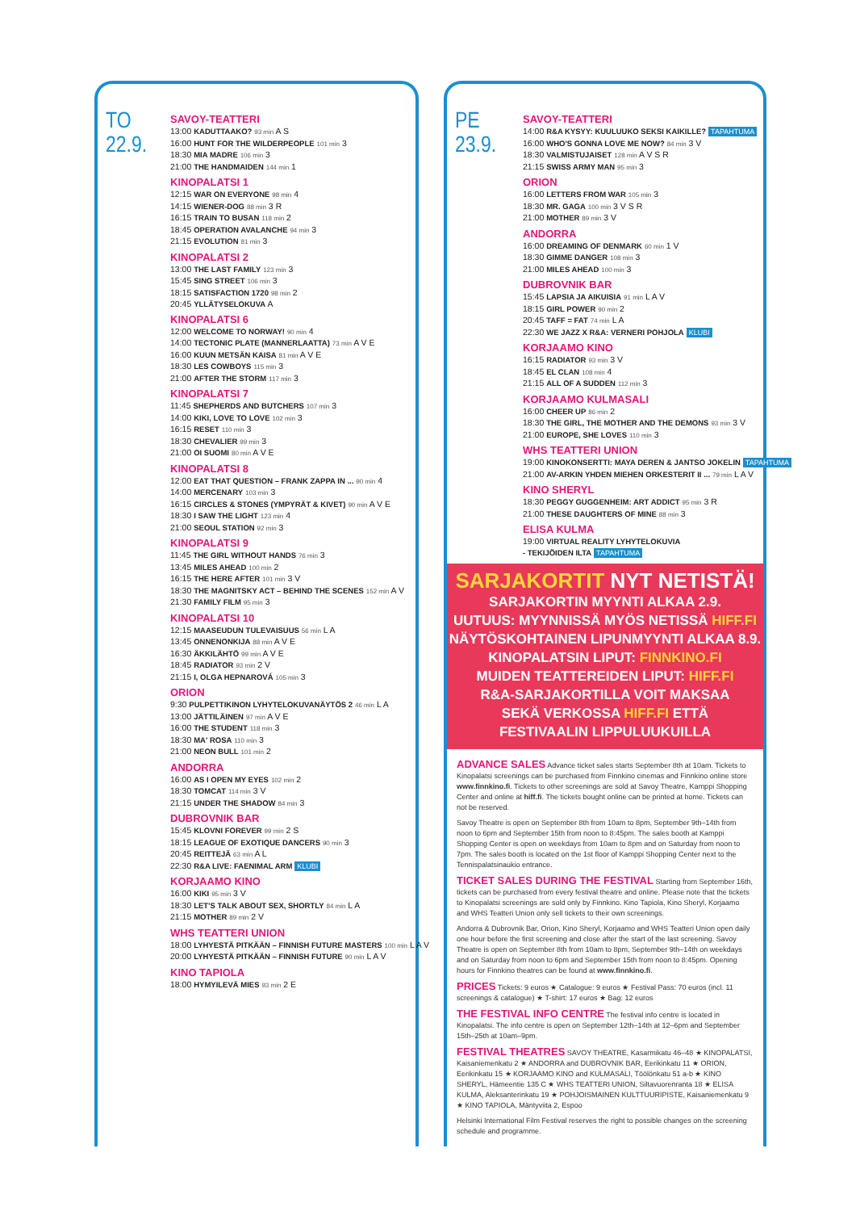TO 22.9.
SAVOY-TEATTERI
13:00 KADUTTAAKO? 93 min A S
16:00 HUNT FOR THE WILDERPEOPLE 101 min 3
18:30 MIA MADRE 106 min 3
21:00 THE HANDMAIDEN 144 min 1
KINOPALATSI 1
12:15 WAR ON EVERYONE 98 min 4
14:15 WIENER-DOG 88 min 3 R
16:15 TRAIN TO BUSAN 118 min 2
18:45 OPERATION AVALANCHE 94 min 3
21:15 EVOLUTION 81 min 3
KINOPALATSI 2
13:00 THE LAST FAMILY 123 min 3
15:45 SING STREET 106 min 3
18:15 SATISFACTION 1720 98 min 2
20:45 YLLÄTYSELOKUVA A
KINOPALATSI 6
12:00 WELCOME TO NORWAY! 90 min 4
14:00 TECTONIC PLATE (MANNERLAATTA) 73 min A V E
16:00 KUUN METSÄN KAISA 81 min A V E
18:30 LES COWBOYS 115 min 3
21:00 AFTER THE STORM 117 min 3
KINOPALATSI 7
11:45 SHEPHERDS AND BUTCHERS 107 min 3
14:00 KIKI, LOVE TO LOVE 102 min 3
16:15 RESET 110 min 3
18:30 CHEVALIER 99 min 3
21:00 OI SUOMI 80 min A V E
KINOPALATSI 8
12:00 EAT THAT QUESTION – FRANK ZAPPA IN ... 90 min 4
14:00 MERCENARY 103 min 3
16:15 CIRCLES & STONES (YMPYRÄT & KIVET) 90 min A V E
18:30 I SAW THE LIGHT 123 min 4
21:00 SEOUL STATION 92 min 3
KINOPALATSI 9
11:45 THE GIRL WITHOUT HANDS 76 min 3
13:45 MILES AHEAD 100 min 2
16:15 THE HERE AFTER 101 min 3 V
18:30 THE MAGNITSKY ACT – BEHIND THE SCENES 152 min A V
21:30 FAMILY FILM 95 min 3
KINOPALATSI 10
12:15 MAASEUDUN TULEVAISUUS 56 min L A
13:45 ONNENONKIJA 88 min A V E
16:30 ÄKKILÄHTÖ 99 min A V E
18:45 RADIATOR 93 min 2 V
21:15 I, OLGA HEPNAROVÁ 105 min 3
ORION
9:30 PULPETTIKINON LYHYTELOKUVANÄYTÖS 2 46 min L A
13:00 JÄTTILÄINEN 97 min A V E
16:00 THE STUDENT 118 min 3
18:30 MA' ROSA 110 min 3
21:00 NEON BULL 101 min 2
ANDORRA
16:00 AS I OPEN MY EYES 102 min 2
18:30 TOMCAT 114 min 3 V
21:15 UNDER THE SHADOW 84 min 3
DUBROVNIK BAR
15:45 KLOVNI FOREVER 99 min 2 S
18:15 LEAGUE OF EXOTIQUE DANCERS 90 min 3
20:45 REITTEJÄ 63 min A L
22:30 R&A LIVE: FAENIMAL ARM KLUBI
KORJAAMO KINO
16:00 KIKI 95 min 3 V
18:30 LET'S TALK ABOUT SEX, SHORTLY 84 min L A
21:15 MOTHER 89 min 2 V
WHS TEATTERI UNION
18:00 LYHYESTÄ PITKÄÄN – FINNISH FUTURE MASTERS 100 min L A V
20:00 LYHYESTÄ PITKÄÄN – FINNISH FUTURE 90 min L A V
KINO TAPIOLA
18:00 HYMYILEVÄ MIES 93 min 2 E
PE 23.9.
SAVOY-TEATTERI
14:00 R&A KYSYY: KUULUUKO SEKSI KAIKILLE? TAPAHTUMA
16:00 WHO'S GONNA LOVE ME NOW? 84 min 3 V
18:30 VALMISTUJAISET 128 min A V S R
21:15 SWISS ARMY MAN 95 min 3
ORION
16:00 LETTERS FROM WAR 105 min 3
18:30 MR. GAGA 100 min 3 V S R
21:00 MOTHER 89 min 3 V
ANDORRA
16:00 DREAMING OF DENMARK 60 min 1 V
18:30 GIMME DANGER 108 min 3
21:00 MILES AHEAD 100 min 3
DUBROVNIK BAR
15:45 LAPSIA JA AIKUISIA 91 min L A V
18:15 GIRL POWER 90 min 2
20:45 TAFF = FAT 74 min L A
22:30 WE JAZZ X R&A: VERNERI POHJOLA KLUBI
KORJAAMO KINO
16:15 RADIATOR 93 min 3 V
18:45 EL CLAN 108 min 4
21:15 ALL OF A SUDDEN 112 min 3
KORJAAMO KULMASALI
16:00 CHEER UP 86 min 2
18:30 THE GIRL, THE MOTHER AND THE DEMONS 93 min 3 V
21:00 EUROPE, SHE LOVES 110 min 3
WHS TEATTERI UNION
19:00 KINOKONSERTTI: MAYA DEREN & JANTSO JOKELIN TAPAHTUMA
21:00 AV-ARKIN YHDEN MIEHEN ORKESTERIT II ... 79 min L A V
KINO SHERYL
18:30 PEGGY GUGGENHEIM: ART ADDICT 95 min 3 R
21:00 THESE DAUGHTERS OF MINE 88 min 3
ELISA KULMA
19:00 VIRTUAL REALITY LYHYTELOKUVIA
- TEKIJÖIDEN ILTA TAPAHTUMA
SARJAKORTIT NYT NETISTÄ!
SARJAKORTIN MYYNTI ALKAA 2.9.
UUTUUS: MYYNNISSÄ MYÖS NETISSÄ HIFF.FI
NÄYTÖSKOHTAINEN LIPUNMYYNTI ALKAA 8.9.
KINOPALATSIN LIPUT: FINNKINO.FI
MUIDEN TEATTEREIDEN LIPUT: HIFF.FI
R&A-SARJAKORTILLA VOIT MAKSAA
SEKÄ VERKOSSA HIFF.FI ETTÄ
FESTIVAALIN LIPPULUUKUILLA
ADVANCE SALES
Advance ticket sales starts September 8th at 10am. Tickets to Kinopalatsi screenings can be purchased from Finnkino cinemas and Finnkino online store www.finnkino.fi. Tickets to other screenings are sold at Savoy Theatre, Kamppi Shopping Center and online at hiff.fi. The tickets bought online can be printed at home. Tickets can not be reserved.
Savoy Theatre is open on September 8th from 10am to 8pm, September 9th–14th from noon to 6pm and September 15th from noon to 8:45pm. The sales booth at Kamppi Shopping Center is open on weekdays from 10am to 8pm and on Saturday from noon to 7pm. The sales booth is located on the 1st floor of Kamppi Shopping Center next to the Tennispalatsinaukio entrance.
TICKET SALES DURING THE FESTIVAL
Starting from September 16th, tickets can be purchased from every festival theatre and online. Please note that the tickets to Kinopalatsi screenings are sold only by Finnkino. Kino Tapiola, Kino Sheryl, Korjaamo and WHS Teatteri Union only sell tickets to their own screenings.
Andorra & Dubrovnik Bar, Orion, Kino Sheryl, Korjaamo and WHS Teatteri Union open daily one hour before the first screening and close after the start of the last screening. Savoy Theatre is open on September 8th from 10am to 8pm, September 9th–14th on weekdays and on Saturday from noon to 6pm and September 15th from noon to 8:45pm. Opening hours for Finnkino theatres can be found at www.finnkino.fi.
PRICES
Tickets: 9 euros ★ Catalogue: 9 euros ★ Festival Pass: 70 euros (incl. 11 screenings & catalogue) ★ T-shirt: 17 euros ★ Bag: 12 euros
THE FESTIVAL INFO CENTRE
The festival info centre is located in Kinopalatsi. The info centre is open on September 12th–14th at 12–6pm and September 15th–25th at 10am–9pm.
FESTIVAL THEATRES
SAVOY THEATRE, Kasarmikatu 46–48 ★ KINOPALATSI, Kaisaniemenkatu 2 ★ ANDORRA and DUBROVNIK BAR, Eerikinkatu 11 ★ ORION, Eerikinkatu 15 ★ KORJAAMO KINO and KULMASALI, Töölönkatu 51 a-b ★ KINO SHERYL, Hämeentie 135 C ★ WHS TEATTERI UNION, Siltavuorenranta 18 ★ ELISA KULMA, Aleksanterinkatu 19 ★ POHJOISMAINEN KULTTUURIPISTE, Kaisaniemenkatu 9 ★ KINO TAPIOLA, Mäntyviita 2, Espoo
Helsinki International Film Festival reserves the right to possible changes on the screening schedule and programme.